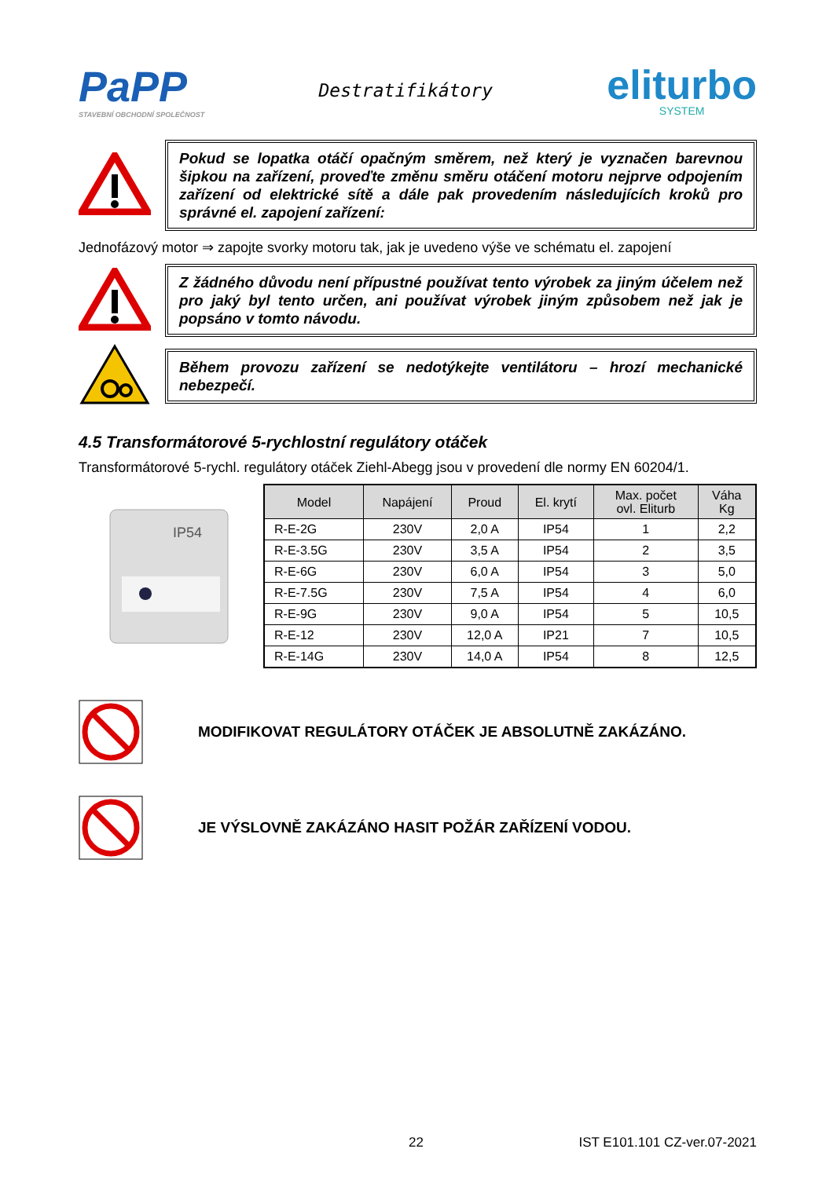PaPP
STAVEBNÍ OBCHODNÍ SPOLEČNOST
Destratifikátory
eliturbo
SYSTEM
Pokud se lopatka otáčí opačným směrem, než který je vyznačen barevnou šipkou na zařízení, proveďte změnu směru otáčení motoru nejprve odpojením zařízení od elektrické sítě a dále pak provedením následujících kroků pro správné el. zapojení zařízení:
Jednofázový motor ⇒ zapojte svorky motoru tak, jak je uvedeno výše ve schématu el. zapojení
Z žádného důvodu není přípustné používat tento výrobek za jiným účelem než pro jaký byl tento určen, ani používat výrobek jiným způsobem než jak je popsáno v tomto návodu.
Během provozu zařízení se nedotýkejte ventilátoru – hrozí mechanické nebezpečí.
4.5 Transformátorové 5-rychlostní regulátory otáček
Transformátorové 5-rychl. regulátory otáček Ziehl-Abegg jsou v provedení dle normy EN 60204/1.
IP54
| Model | Napájení | Proud | El. krytí | Max. počet ovl. Eliturb | Váha Kg |
| --- | --- | --- | --- | --- | --- |
| R-E-2G | 230V | 2,0 A | IP54 | 1 | 2,2 |
| R-E-3.5G | 230V | 3,5 A | IP54 | 2 | 3,5 |
| R-E-6G | 230V | 6,0 A | IP54 | 3 | 5,0 |
| R-E-7.5G | 230V | 7,5 A | IP54 | 4 | 6,0 |
| R-E-9G | 230V | 9,0 A | IP54 | 5 | 10,5 |
| R-E-12 | 230V | 12,0 A | IP21 | 7 | 10,5 |
| R-E-14G | 230V | 14,0 A | IP54 | 8 | 12,5 |
MODIFIKOVAT REGULÁTORY OTÁČEK JE ABSOLUTNĚ ZAKÁZÁNO.
JE VÝSLOVNĚ ZAKÁZÁNO HASIT POŽÁR ZAŘÍZENÍ VODOU.
22 IST E101.101 CZ-ver.07-2021